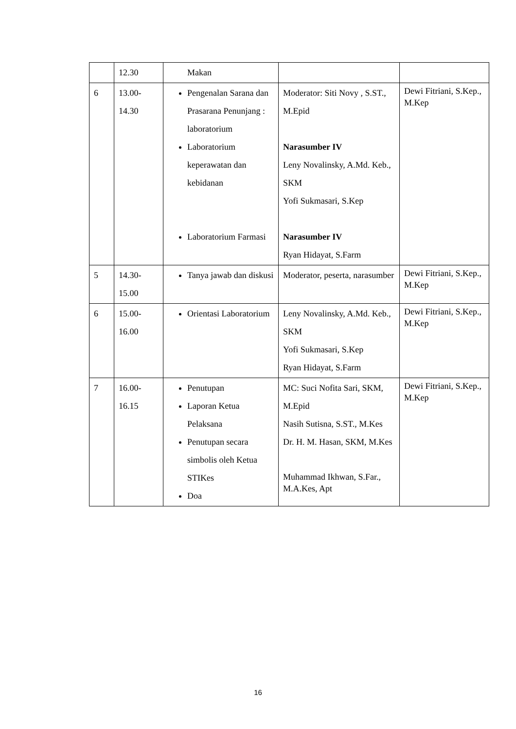| | 12.30 | Makan | | |
| 6 | 13.00- 14.30 | Pengenalan Sarana dan Prasarana Penunjang : laboratorium Laboratorium keperawatan dan kebidanan Laboratorium Farmasi | Moderator: Siti Novy , S.ST., M.Epid Narasumber IV Leny Novalinsky, A.Md. Keb., SKM Yofi Sukmasari, S.Kep Narasumber IV Ryan Hidayat, S.Farm | Dewi Fitriani, S.Kep., M.Kep |
| 5 | 14.30- 15.00 | Tanya jawab dan diskusi | Moderator, peserta, narasumber | Dewi Fitriani, S.Kep., M.Kep |
| 6 | 15.00- 16.00 | Orientasi Laboratorium | Leny Novalinsky, A.Md. Keb., SKM Yofi Sukmasari, S.Kep Ryan Hidayat, S.Farm | Dewi Fitriani, S.Kep., M.Kep |
| 7 | 16.00- 16.15 | Penutupan Laporan Ketua Pelaksana Penutupan secara simbolis oleh Ketua STIKes Doa | MC: Suci Nofita Sari, SKM, M.Epid Nasih Sutisna, S.ST., M.Kes Dr. H. M. Hasan, SKM, M.Kes Muhammad Ikhwan, S.Far., M.A.Kes, Apt | Dewi Fitriani, S.Kep., M.Kep |
16